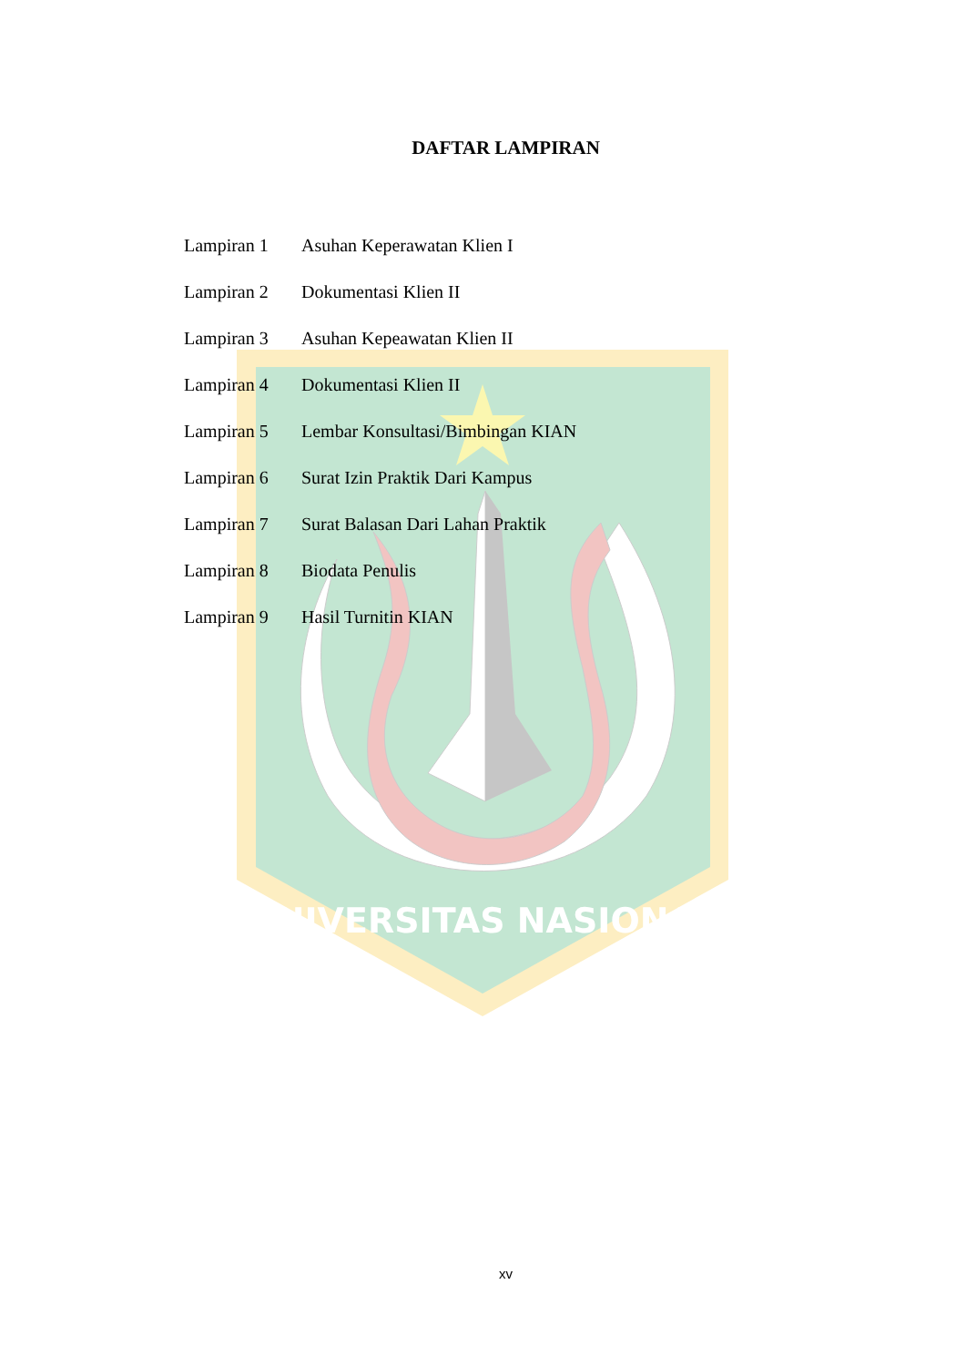UNIVERSITAS NASIONAL
DAFTAR LAMPIRAN
Lampiran 1 Asuhan Keperawatan Klien I
Lampiran 2 Dokumentasi Klien II
Lampiran 3 Asuhan Kepeawatan Klien II
Lampiran 4 Dokumentasi Klien II
Lampiran 5 Lembar Konsultasi/Bimbingan KIAN
Lampiran 6 Surat Izin Praktik Dari Kampus
Lampiran 7 Surat Balasan Dari Lahan Praktik
Lampiran 8 Biodata Penulis
Lampiran 9 Hasil Turnitin KIAN
xv